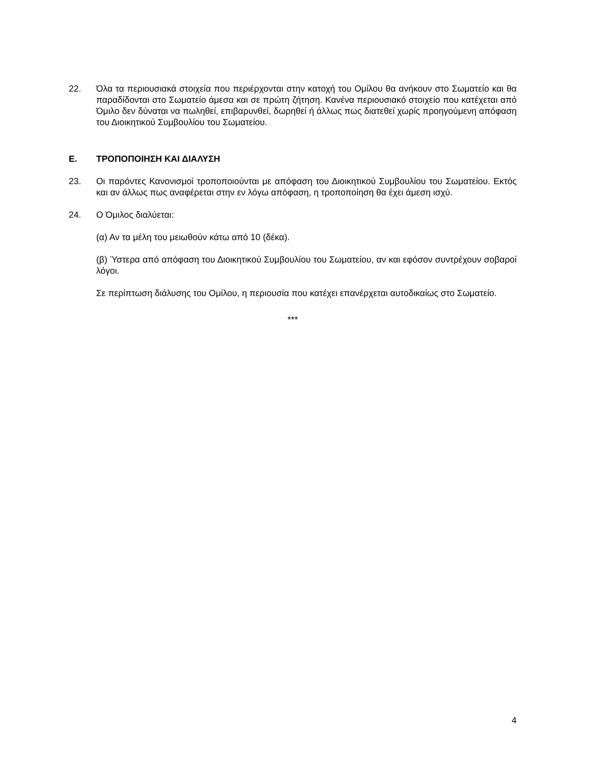22. Όλα τα περιουσιακά στοιχεία που περιέρχονται στην κατοχή του Ομίλου θα ανήκουν στο Σωματείο και θα παραδίδονται στο Σωματείο άμεσα και σε πρώτη ζήτηση. Κανένα περιουσιακό στοιχείο που κατέχεται από Όμιλο δεν δύναται να πωληθεί, επιβαρυνθεί, δωρηθεί ή άλλως πως διατεθεί χωρίς προηγούμενη απόφαση του Διοικητικού Συμβουλίου του Σωματείου.
Ε. ΤΡΟΠΟΠΟΙΗΣΗ ΚΑΙ ΔΙΑΛΥΣΗ
23. Οι παρόντες Κανονισμοί τροποποιούνται με απόφαση του Διοικητικού Συμβουλίου του Σωματείου. Εκτός και αν άλλως πως αναφέρεται στην εν λόγω απόφαση, η τροποποίηση θα έχει άμεση ισχύ.
24. Ο Όμιλος διαλύεται:
(α) Αν τα μέλη του μειωθούν κάτω από 10 (δέκα).
(β) Ύστερα από απόφαση του Διοικητικού Συμβουλίου του Σωματείου, αν και εφόσον συντρέχουν σοβαροί λόγοι.
Σε περίπτωση διάλυσης του Ομίλου, η περιουσία που κατέχει επανέρχεται αυτοδικαίως στο Σωματείο.
***
4